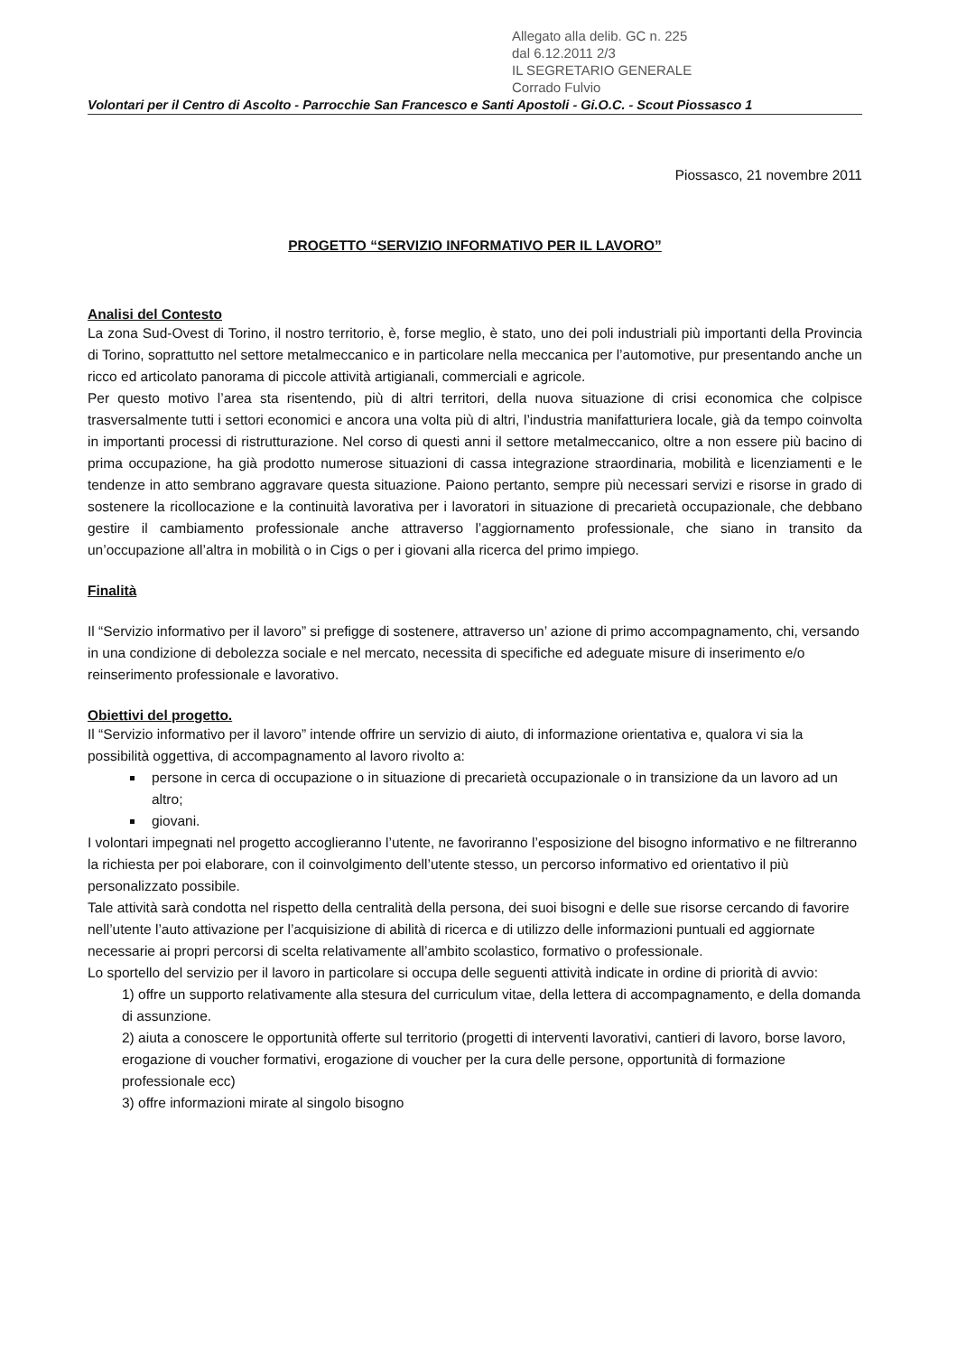Allegato alla delib. GC n. 225
dal 6.12.2011 2/3
IL SEGRETARIO GENERALE
Corrado Fulvio
Volontari per il Centro di Ascolto - Parrocchie San Francesco e Santi Apostoli - Gi.O.C. - Scout Piossasco 1
Piossasco, 21 novembre 2011
PROGETTO “SERVIZIO INFORMATIVO PER IL LAVORO”
Analisi del Contesto
La zona Sud-Ovest di Torino, il nostro territorio, è, forse meglio, è stato, uno dei poli industriali più importanti della Provincia di Torino, soprattutto nel settore metalmeccanico e in particolare nella meccanica per l’automotive, pur presentando anche un ricco ed articolato panorama di piccole attività artigianali, commerciali e agricole.
Per questo motivo l’area sta risentendo, più di altri territori, della nuova situazione di crisi economica che colpisce trasversalmente tutti i settori economici e ancora una volta più di altri, l’industria manifatturiera locale, già da tempo coinvolta in importanti processi di ristrutturazione. Nel corso di questi anni il settore metalmeccanico, oltre a non essere più bacino di prima occupazione, ha già prodotto numerose situazioni di cassa integrazione straordinaria, mobilità e licenziamenti e le tendenze in atto sembrano aggravare questa situazione. Paiono pertanto, sempre più necessari servizi e risorse in grado di sostenere la ricollocazione e la continuità lavorativa per i lavoratori in situazione di precarietà occupazionale, che debbano gestire il cambiamento professionale anche attraverso l’aggiornamento professionale, che siano in transito da un’occupazione all’altra in mobilità o in Cigs o per i giovani alla ricerca del primo impiego.
Finalità
Il “Servizio informativo per il lavoro” si prefigge di sostenere, attraverso un’ azione di primo accompagnamento, chi, versando in una condizione di debolezza sociale e nel mercato, necessita di specifiche ed adeguate misure di inserimento e/o reinserimento professionale e lavorativo.
Obiettivi del progetto.
Il “Servizio informativo per il lavoro” intende offrire un servizio di aiuto, di informazione orientativa e, qualora vi sia la possibilità oggettiva, di accompagnamento al lavoro rivolto a:
persone in cerca di occupazione o in situazione di precarietà occupazionale o in transizione da un lavoro ad un altro;
giovani.
I volontari impegnati nel progetto accoglieranno l’utente, ne favoriranno l’esposizione del bisogno informativo e ne filtreranno la richiesta per poi elaborare, con il coinvolgimento dell’utente stesso, un percorso informativo ed orientativo il più personalizzato possibile.
Tale attività sarà condotta nel rispetto della centralità della persona, dei suoi bisogni e delle sue risorse cercando di favorire nell’utente l’auto attivazione per l’acquisizione di abilità di ricerca e di utilizzo delle informazioni puntuali ed aggiornate necessarie ai propri percorsi di scelta relativamente all’ambito scolastico, formativo o professionale.
Lo sportello del servizio per il lavoro in particolare si occupa delle seguenti attività indicate in ordine di priorità di avvio:
1) offre un supporto relativamente alla stesura del curriculum vitae, della lettera di accompagnamento, e della domanda di assunzione.
2) aiuta a conoscere le opportunità offerte sul territorio (progetti di interventi lavorativi, cantieri di lavoro, borse lavoro, erogazione di voucher formativi, erogazione di voucher per la cura delle persone, opportunità di formazione professionale ecc)
3) offre informazioni mirate al singolo bisogno